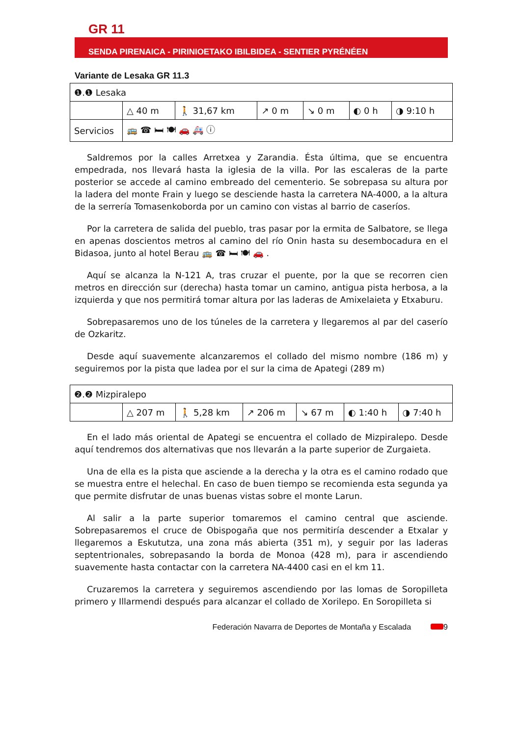GR 11
SENDA PIRENAICA - PIRINIOETAKO IBILBIDEA - SENTIER PYRÉNÉEN
Variante de Lesaka GR 11.3
| ❶.❶ Lesaka | | | | | | |
| | △ 40 m | 🚶 31,67 km | ↗ 0 m | ↘ 0 m | ◐ 0 h | ◑ 9:10 h |
| Servicios | 🚌 ☎ 🛏 🍽 🚗 🚑 ⓘ | | | | | |
Saldremos por la calles Arretxea y Zarandia. Ésta última, que se encuentra empedrada, nos llevará hasta la iglesia de la villa. Por las escaleras de la parte posterior se accede al camino embreado del cementerio. Se sobrepasa su altura por la ladera del monte Frain y luego se desciende hasta la carretera NA-4000, a la altura de la serrería Tomasenkoborda por un camino con vistas al barrio de caseríos.
Por la carretera de salida del pueblo, tras pasar por la ermita de Salbatore, se llega en apenas doscientos metros al camino del río Onin hasta su desembocadura en el Bidasoa, junto al hotel Berau 🚌 ☎ 🛏 🍽 🚗 .
Aquí se alcanza la N-121 A, tras cruzar el puente, por la que se recorren cien metros en dirección sur (derecha) hasta tomar un camino, antigua pista herbosa, a la izquierda y que nos permitirá tomar altura por las laderas de Amixelaieta y Etxaburu.
Sobrepasaremos uno de los túneles de la carretera y llegaremos al par del caserío de Ozkaritz.
Desde aquí suavemente alcanzaremos el collado del mismo nombre (186 m) y seguiremos por la pista que ladea por el sur la cima de Apategi (289 m)
| ❷.❷ Mizpiralepo | | | | | | |
| | △ 207 m | 🚶 5,28 km | ↗ 206 m | ↘ 67 m | ◐ 1:40 h | ◑ 7:40 h |
En el lado más oriental de Apategi se encuentra el collado de Mizpiralepo. Desde aquí tendremos dos alternativas que nos llevarán a la parte superior de Zurgaieta.
Una de ella es la pista que asciende a la derecha y la otra es el camino rodado que se muestra entre el helechal. En caso de buen tiempo se recomienda esta segunda ya que permite disfrutar de unas buenas vistas sobre el monte Larun.
Al salir a la parte superior tomaremos el camino central que asciende. Sobrepasaremos el cruce de Obispogaña que nos permitiría descender a Etxalar y llegaremos a Eskututza, una zona más abierta (351 m), y seguir por las laderas septentrionales, sobrepasando la borda de Monoa (428 m), para ir ascendiendo suavemente hasta contactar con la carretera NA-4400 casi en el km 11.
Cruzaremos la carretera y seguiremos ascendiendo por las lomas de Soropilleta primero y Illarmendi después para alcanzar el collado de Xorilepo. En Soropilleta si
Federación Navarra de Deportes de Montaña y Escalada 9